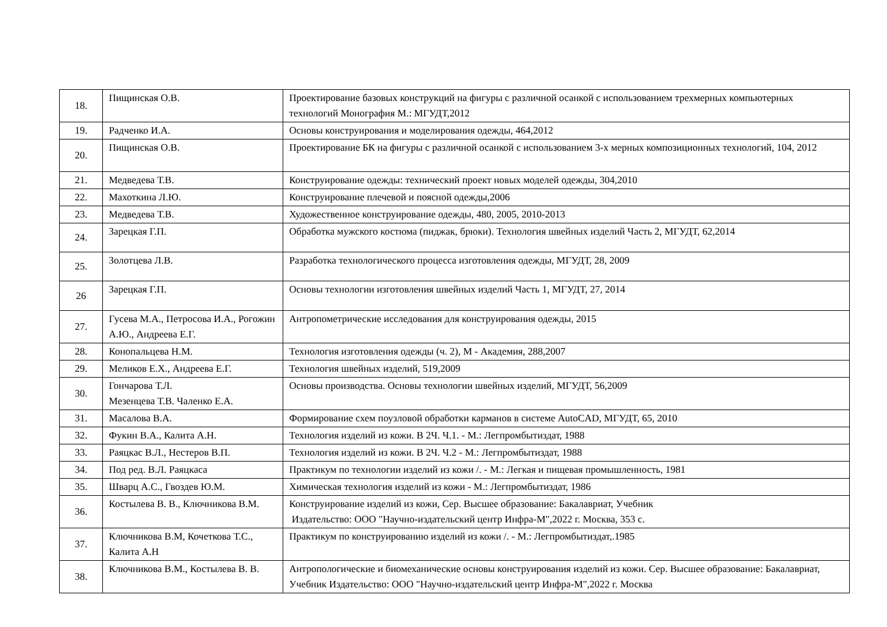| 18. | Пищинская О.В. | Проектирование базовых конструкций на фигуры с различной осанкой с использованием трехмерных компьютерных технологий Монография М.: МГУДТ,2012 |
| 19. | Радченко И.А. | Основы конструирования и моделирования одежды, 464,2012 |
| 20. | Пищинская О.В. | Проектирование БК на фигуры с различной осанкой с использованием 3-х мерных композиционных технологий, 104, 2012 |
| 21. | Медведева Т.В. | Конструирование одежды: технический проект новых моделей одежды, 304,2010 |
| 22. | Махоткина Л.Ю. | Конструирование плечевой и поясной одежды,2006 |
| 23. | Медведева Т.В. | Художественное конструирование одежды, 480, 2005, 2010-2013 |
| 24. | Зарецкая Г.П. | Обработка мужского костюма (пиджак, брюки). Технология швейных изделий Часть 2, МГУДТ, 62,2014 |
| 25. | Золотцева Л.В. | Разработка технологического процесса изготовления одежды, МГУДТ, 28, 2009 |
| 26 | Зарецкая Г.П. | Основы технологии изготовления швейных изделий Часть 1, МГУДТ, 27, 2014 |
| 27. | Гусева М.А., Петросова И.А., Рогожин А.Ю., Андреева Е.Г. | Антропометрические исследования для конструирования одежды, 2015 |
| 28. | Конопальцева Н.М. | Технология изготовления одежды (ч. 2), М - Академия, 288,2007 |
| 29. | Меликов Е.Х., Андреева Е.Г. | Технология швейных изделий, 519,2009 |
| 30. | Гончарова Т.Л. Мезенцева Т.В. Чаленко Е.А. | Основы производства. Основы технологии швейных изделий, МГУДТ, 56,2009 |
| 31. | Масалова В.А. | Формирование схем поузловой обработки карманов в системе AutoCAD, МГУДТ, 65, 2010 |
| 32. | Фукин В.А., Калита А.Н. | Технология изделий из кожи. В 2Ч. Ч.1. - М.: Легпромбытиздат, 1988 |
| 33. | Раяцкас В.Л., Нестеров В.П. | Технология изделий из кожи. В 2Ч. Ч.2 - М.: Легпромбытиздат, 1988 |
| 34. | Под ред. В.Л. Раяцкаса | Практикум по технологии изделий из кожи /. - М.: Легкая и пищевая промышленность, 1981 |
| 35. | Шварц А.С., Гвоздев Ю.М. | Химическая технология изделий из кожи - М.: Легпромбытиздат, 1986 |
| 36. | Костылева В. В., Ключникова В.М. | Конструирование изделий из кожи, Сер. Высшее образование: Бакалавриат, Учебник Издательство: ООО "Научно-издательский центр Инфра-М",2022 г. Москва, 353 с. |
| 37. | Ключникова В.М, Кочеткова Т.С., Калита А.Н | Практикум по конструированию изделий из кожи /. - М.: Легпромбытиздат,.1985 |
| 38. | Ключникова В.М., Костылева В. В. | Антропологические и биомеханические основы конструирования изделий из кожи. Сер. Высшее образование: Бакалавриат, Учебник Издательство: ООО "Научно-издательский центр Инфра-М",2022 г. Москва |